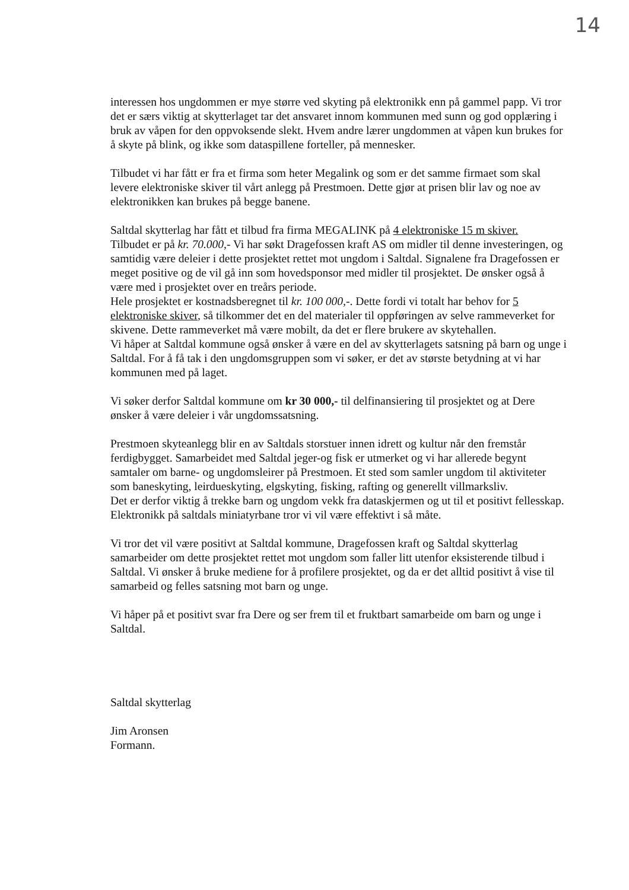14
interessen hos ungdommen er mye større ved skyting på elektronikk enn på gammel papp. Vi tror det er særs viktig at skytterlaget tar det ansvaret innom kommunen med sunn og god opplæring i bruk av våpen for den oppvoksende slekt. Hvem andre lærer ungdommen at våpen kun brukes for å skyte på blink, og ikke som dataspillene forteller, på mennesker.
Tilbudet vi har fått er fra et firma som heter Megalink og som er det samme firmaet som skal levere elektroniske skiver til vårt anlegg på Prestmoen. Dette gjør at prisen blir lav og noe av elektronikken kan brukes på begge banene.
Saltdal skytterlag har fått et tilbud fra firma MEGALINK på 4 elektroniske 15 m skiver.
Tilbudet er på kr. 70.000,- Vi har søkt Dragefossen kraft AS om midler til denne investeringen, og samtidig være deleier i dette prosjektet rettet mot ungdom i Saltdal. Signalene fra Dragefossen er meget positive og de vil gå inn som hovedsponsor med midler til prosjektet. De ønsker også å være med i prosjektet over en treårs periode.
Hele prosjektet er kostnadsberegnet til kr. 100 000,-. Dette fordi vi totalt har behov for 5 elektroniske skiver, så tilkommer det en del materialer til oppføringen av selve rammeverket for skivene. Dette rammeverket må være mobilt, da det er flere brukere av skytehallen.
Vi håper at Saltdal kommune også ønsker å være en del av skytterlagets satsning på barn og unge i Saltdal. For å få tak i den ungdomsgruppen som vi søker, er det av største betydning at vi har kommunen med på laget.
Vi søker derfor Saltdal kommune om kr 30 000,- til delfinansiering til prosjektet og at Dere ønsker å være deleier i vår ungdomssatsning.
Prestmoen skyteanlegg blir en av Saltdals storstuer innen idrett og kultur når den fremstår ferdigbygget. Samarbeidet med Saltdal jeger-og fisk er utmerket og vi har allerede begynt samtaler om barne- og ungdomsleirer på Prestmoen. Et sted som samler ungdom til aktiviteter som baneskyting, leirdueskyting, elgskyting, fisking, rafting og generellt villmarksliv.
Det er derfor viktig å trekke barn og ungdom vekk fra dataskjermen og ut til et positivt fellesskap. Elektronikk på saltdals miniatyrbane tror vi vil være effektivt i så måte.
Vi tror det vil være positivt at Saltdal kommune, Dragefossen kraft og Saltdal skytterlag samarbeider om dette prosjektet rettet mot ungdom som faller litt utenfor eksisterende tilbud i Saltdal. Vi ønsker å bruke mediene for å profilere prosjektet, og da er det alltid positivt å vise til samarbeid og felles satsning mot barn og unge.
Vi håper på et positivt svar fra Dere og ser frem til et fruktbart samarbeide om barn og unge i Saltdal.
Saltdal skytterlag
Jim Aronsen
Formann.